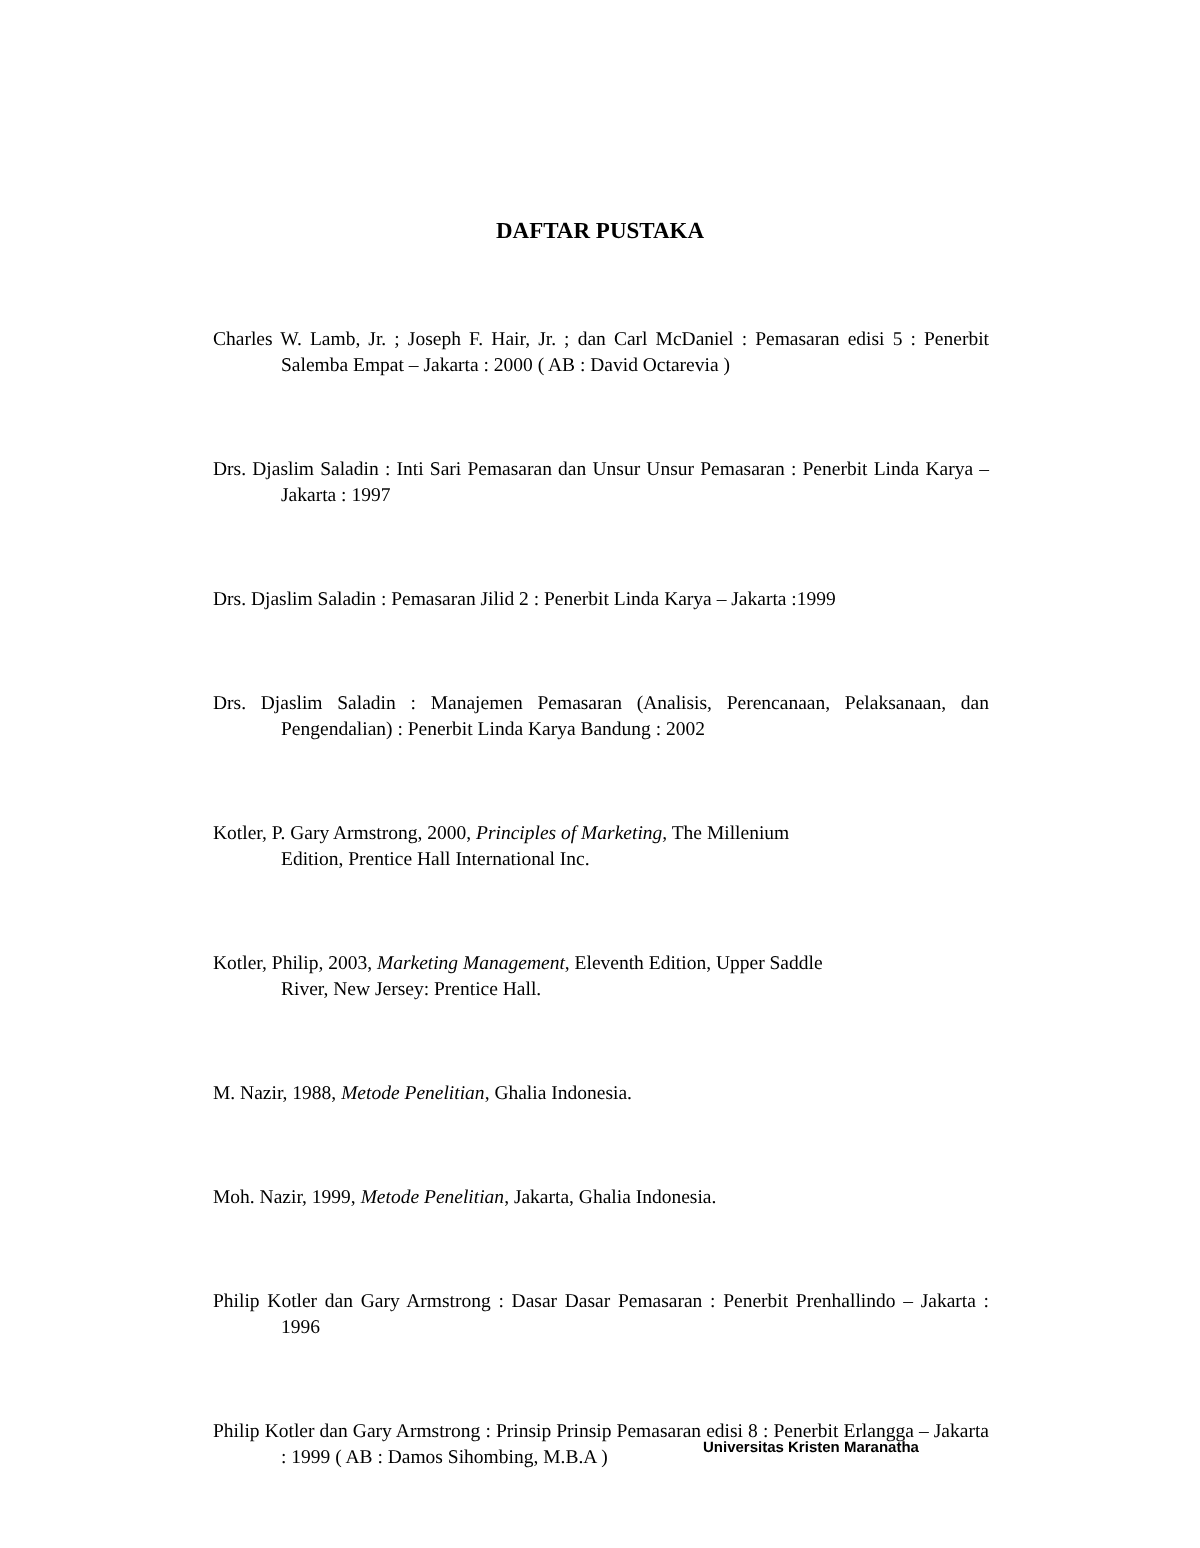DAFTAR PUSTAKA
Charles W. Lamb, Jr. ; Joseph F. Hair, Jr. ; dan Carl McDaniel : Pemasaran edisi 5 : Penerbit Salemba Empat – Jakarta : 2000 ( AB : David Octarevia )
Drs. Djaslim Saladin : Inti Sari Pemasaran dan Unsur Unsur Pemasaran : Penerbit Linda Karya – Jakarta : 1997
Drs. Djaslim Saladin : Pemasaran Jilid 2 : Penerbit Linda Karya – Jakarta :1999
Drs. Djaslim Saladin : Manajemen Pemasaran (Analisis, Perencanaan, Pelaksanaan, dan Pengendalian) : Penerbit Linda Karya Bandung : 2002
Kotler, P. Gary Armstrong, 2000, Principles of Marketing, The Millenium
Edition, Prentice Hall International Inc.
Kotler, Philip, 2003, Marketing Management, Eleventh Edition, Upper Saddle
River, New Jersey: Prentice Hall.
M. Nazir, 1988, Metode Penelitian, Ghalia Indonesia.
Moh. Nazir, 1999, Metode Penelitian, Jakarta, Ghalia Indonesia.
Philip Kotler dan Gary Armstrong : Dasar Dasar Pemasaran : Penerbit Prenhallindo – Jakarta : 1996
Philip Kotler dan Gary Armstrong : Prinsip Prinsip Pemasaran edisi 8 : Penerbit Erlangga – Jakarta : 1999 ( AB : Damos Sihombing, M.B.A )
Universitas Kristen Maranatha